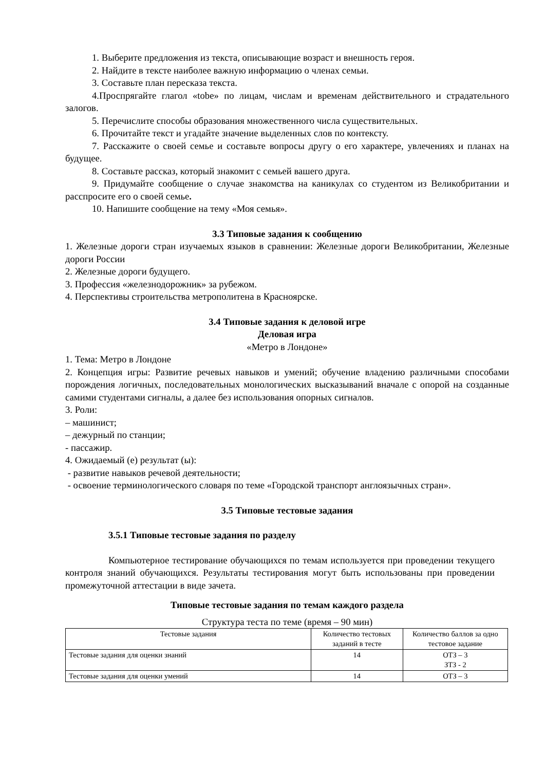1. Выберите предложения из текста, описывающие возраст и внешность героя.
2. Найдите в тексте наиболее важную информацию о членах семьи.
3. Составьте план пересказа текста.
4.Проспрягайте глагол «tobe» по лицам, числам и временам действительного и страдательного залогов.
5. Перечислите способы образования множественного числа существительных.
6. Прочитайте текст и угадайте значение выделенных слов по контексту.
7. Расскажите о своей семье и составьте вопросы другу о его характере, увлечениях и планах на будущее.
8. Составьте рассказ, который знакомит с семьей вашего друга.
9. Придумайте сообщение о случае знакомства на каникулах со студентом из Великобритании и расспросите его о своей семье.
10. Напишите сообщение на тему «Моя семья».
3.3 Типовые задания к сообщению
1. Железные дороги стран изучаемых языков в сравнении: Железные дороги Великобритании, Железные дороги России
2. Железные дороги будущего.
3. Профессия «железнодорожник» за рубежом.
4. Перспективы строительства метрополитена в Красноярске.
3.4 Типовые задания к деловой игре
Деловая игра
«Метро в Лондоне»
1. Тема: Метро в Лондоне
2. Концепция игры: Развитие речевых навыков и умений; обучение владению различными способами порождения логичных, последовательных монологических высказываний вначале с опорой на созданные самими студентами сигналы, а далее без использования опорных сигналов.
3. Роли:
– машинист;
– дежурный по станции;
- пассажир.
4. Ожидаемый (е) результат (ы):
- развитие навыков речевой деятельности;
- освоение терминологического словаря по теме «Городской транспорт англоязычных стран».
3.5 Типовые тестовые задания
3.5.1 Типовые тестовые задания по разделу
Компьютерное тестирование обучающихся по темам используется при проведении текущего контроля знаний обучающихся. Результаты тестирования могут быть использованы при проведении промежуточной аттестации в виде зачета.
Типовые тестовые задания по темам каждого раздела
Структура теста по теме (время – 90 мин)
| Тестовые задания | Количество тестовых заданий в тесте | Количество баллов за одно тестовое задание |
| --- | --- | --- |
| Тестовые задания для оценки знаний | 14 | ОТЗ – 3 ЗТЗ - 2 |
| Тестовые задания для оценки умений | 14 | ОТЗ – 3 |